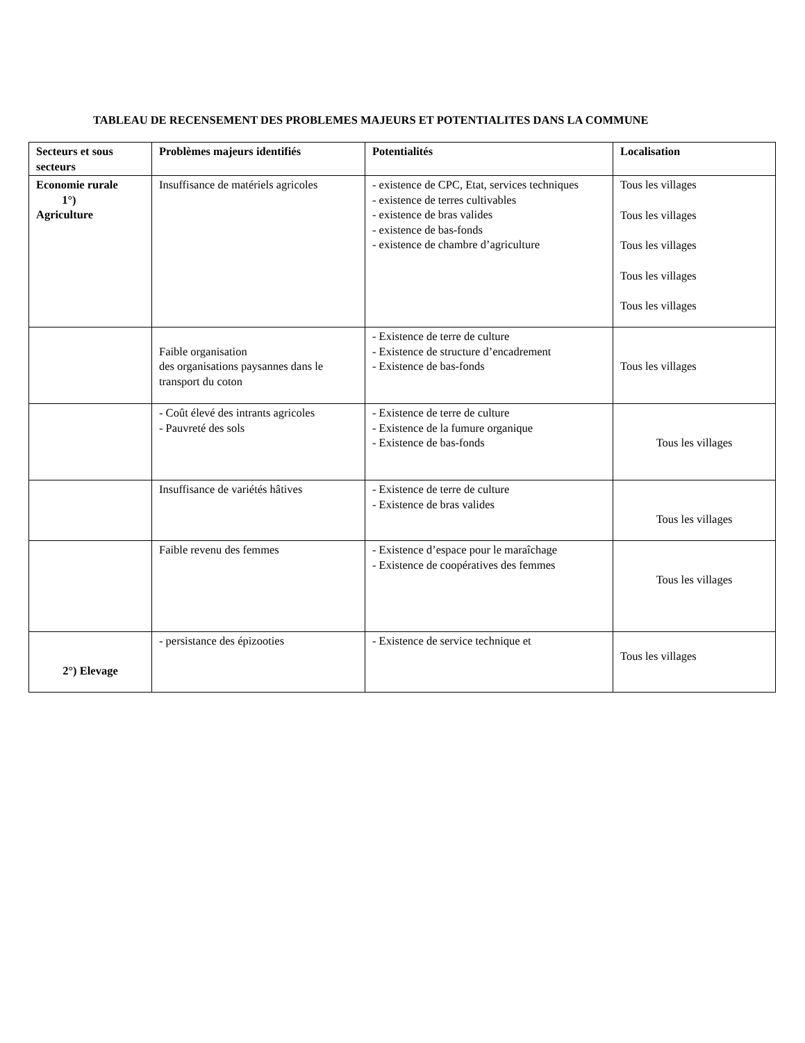TABLEAU DE RECENSEMENT DES PROBLEMES MAJEURS ET POTENTIALITES DANS LA COMMUNE
| Secteurs et sous secteurs | Problèmes majeurs identifiés | Potentialités | Localisation |
| --- | --- | --- | --- |
| Economie rurale 1°) Agriculture | Insuffisance de matériels agricoles | - existence de CPC, Etat, services techniques - existence de terres cultivables - existence de bras valides - existence de bas-fonds - existence de chambre d’agriculture | Tous les villages Tous les villages Tous les villages Tous les villages Tous les villages |
| | Faible organisation des organisations paysannes dans le transport du coton | - Existence de terre de culture - Existence de structure d’encadrement - Existence de bas-fonds | Tous les villages |
| | - Coût élevé des intrants agricoles - Pauvreté des sols | - Existence de terre de culture - Existence de la fumure organique - Existence de bas-fonds | Tous les villages |
| | Insuffisance de variétés hâtives | - Existence de terre de culture - Existence de bras valides | Tous les villages |
| | Faible revenu des femmes | - Existence d’espace pour le maraîchage - Existence de coopératives des femmes | Tous les villages |
| 2°) Elevage | - persistance des épizooties | - Existence de service technique et | Tous les villages |